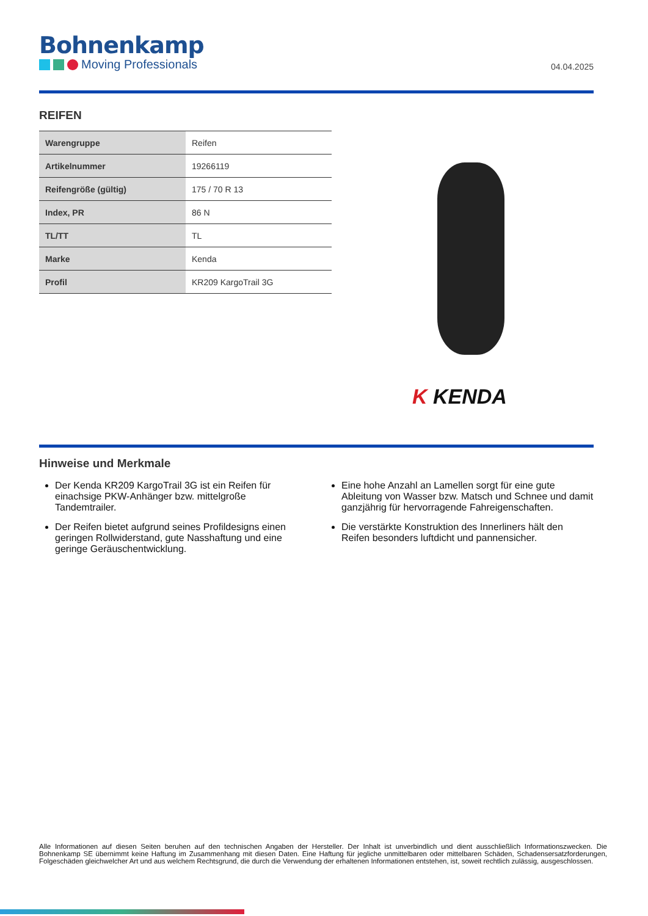Bohnenkamp
Moving Professionals
04.04.2025
REIFEN
| Warengruppe | Reifen |
| Artikelnummer | 19266119 |
| Reifengröße (gültig) | 175 / 70 R 13 |
| Index, PR | 86 N |
| TL/TT | TL |
| Marke | Kenda |
| Profil | KR209 KargoTrail 3G |
K KENDA
Hinweise und Merkmale
Der Kenda KR209 KargoTrail 3G ist ein Reifen für einachsige PKW-Anhänger bzw. mittelgroße Tandemtrailer.
Der Reifen bietet aufgrund seines Profildesigns einen geringen Rollwiderstand, gute Nasshaftung und eine geringe Geräuschentwicklung.
Eine hohe Anzahl an Lamellen sorgt für eine gute Ableitung von Wasser bzw. Matsch und Schnee und damit ganzjährig für hervorragende Fahreigenschaften.
Die verstärkte Konstruktion des Innerliners hält den Reifen besonders luftdicht und pannensicher.
Alle Informationen auf diesen Seiten beruhen auf den technischen Angaben der Hersteller. Der Inhalt ist unverbindlich und dient ausschließlich Informationszwecken. Die Bohnenkamp SE übernimmt keine Haftung im Zusammenhang mit diesen Daten. Eine Haftung für jegliche unmittelbaren oder mittelbaren Schäden, Schadensersatzforderungen, Folgeschäden gleichwelcher Art und aus welchem Rechtsgrund, die durch die Verwendung der erhaltenen Informationen entstehen, ist, soweit rechtlich zulässig, ausgeschlossen.